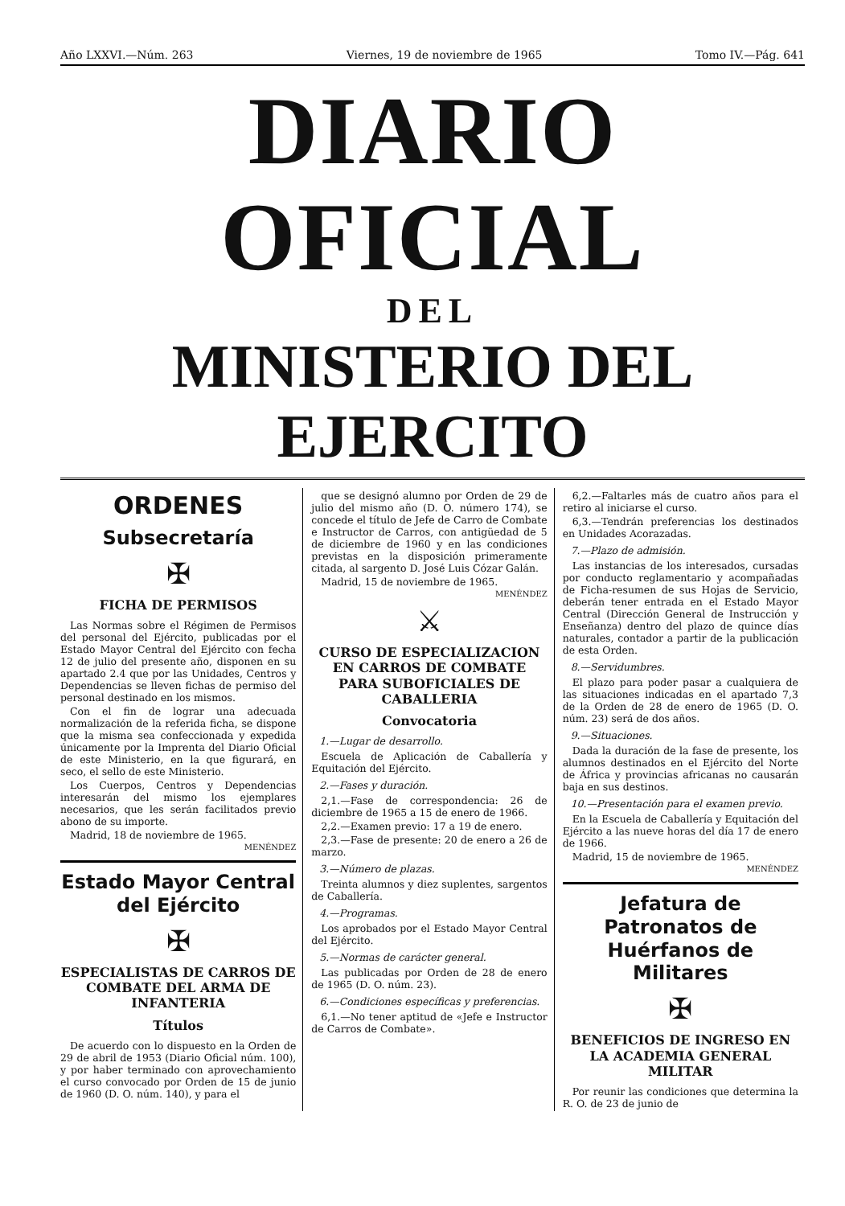Año LXXVI.—Núm. 263 Viernes, 19 de noviembre de 1965 Tomo IV.—Pág. 641
DIARIO OFICIAL
DEL
MINISTERIO DEL EJERCITO
ORDENES
Subsecretaría
✠
FICHA DE PERMISOS
Las Normas sobre el Régimen de Permisos del personal del Ejército, publicadas por el Estado Mayor Central del Ejército con fecha 12 de julio del presente año, disponen en su apartado 2.4 que por las Unidades, Centros y Dependencias se lleven fichas de permiso del personal destinado en los mismos.
Con el fin de lograr una adecuada normalización de la referida ficha, se dispone que la misma sea confeccionada y expedida únicamente por la Imprenta del Diario Oficial de este Ministerio, en la que figurará, en seco, el sello de este Ministerio.
Los Cuerpos, Centros y Dependencias interesarán del mismo los ejemplares necesarios, que les serán facilitados previo abono de su importe.
Madrid, 18 de noviembre de 1965.
MENÉNDEZ
Estado Mayor Central del Ejército
✠
ESPECIALISTAS DE CARROS DE COMBATE DEL ARMA DE INFANTERIA
Títulos
De acuerdo con lo dispuesto en la Orden de 29 de abril de 1953 (Diario Oficial núm. 100), y por haber terminado con aprovechamiento el curso convocado por Orden de 15 de junio de 1960 (D. O. núm. 140), y para el
que se designó alumno por Orden de 29 de julio del mismo año (D. O. número 174), se concede el título de Jefe de Carro de Combate e Instructor de Carros, con antigüedad de 5 de diciembre de 1960 y en las condiciones previstas en la disposición primeramente citada, al sargento D. José Luis Cózar Galán.
Madrid, 15 de noviembre de 1965.
MENÉNDEZ
⚔
CURSO DE ESPECIALIZACION EN CARROS DE COMBATE PARA SUBOFICIALES DE CABALLERIA
Convocatoria
1.—Lugar de desarrollo.
Escuela de Aplicación de Caballería y Equitación del Ejército.
2.—Fases y duración.
2,1.—Fase de correspondencia: 26 de diciembre de 1965 a 15 de enero de 1966.
2,2.—Examen previo: 17 a 19 de enero.
2,3.—Fase de presente: 20 de enero a 26 de marzo.
3.—Número de plazas.
Treinta alumnos y diez suplentes, sargentos de Caballería.
4.—Programas.
Los aprobados por el Estado Mayor Central del Ejército.
5.—Normas de carácter general.
Las publicadas por Orden de 28 de enero de 1965 (D. O. núm. 23).
6.—Condiciones específicas y preferencias.
6,1.—No tener aptitud de «Jefe e Instructor de Carros de Combate».
6,2.—Faltarles más de cuatro años para el retiro al iniciarse el curso.
6,3.—Tendrán preferencias los destinados en Unidades Acorazadas.
7.—Plazo de admisión.
Las instancias de los interesados, cursadas por conducto reglamentario y acompañadas de Ficha-resumen de sus Hojas de Servicio, deberán tener entrada en el Estado Mayor Central (Dirección General de Instrucción y Enseñanza) dentro del plazo de quince días naturales, contador a partir de la publicación de esta Orden.
8.—Servidumbres.
El plazo para poder pasar a cualquiera de las situaciones indicadas en el apartado 7,3 de la Orden de 28 de enero de 1965 (D. O. núm. 23) será de dos años.
9.—Situaciones.
Dada la duración de la fase de presente, los alumnos destinados en el Ejército del Norte de África y provincias africanas no causarán baja en sus destinos.
10.—Presentación para el examen previo.
En la Escuela de Caballería y Equitación del Ejército a las nueve horas del día 17 de enero de 1966.
Madrid, 15 de noviembre de 1965.
MENÉNDEZ
Jefatura de Patronatos de Huérfanos de Militares
✠
BENEFICIOS DE INGRESO EN LA ACADEMIA GENERAL MILITAR
Por reunir las condiciones que determina la R. O. de 23 de junio de